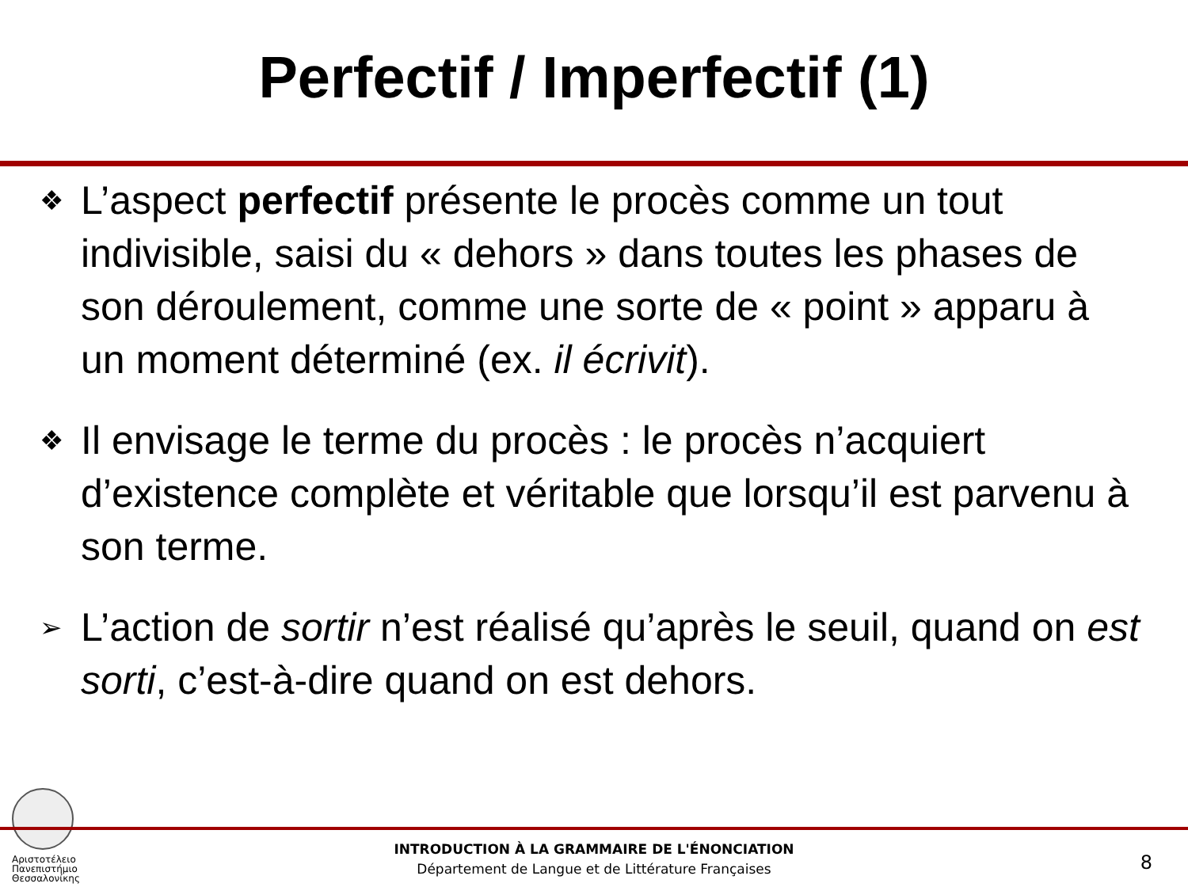Perfectif / Imperfectif (1)
❖
L’aspect perfectif présente le procès comme un tout indivisible, saisi du « dehors » dans toutes les phases de son déroulement, comme une sorte de « point » apparu à un moment déterminé (ex. il écrivit).
❖
Il envisage le terme du procès : le procès n’acquiert d’existence complète et véritable que lorsqu’il est parvenu à son terme.
➢
L’action de sortir n’est réalisé qu’après le seuil, quand on est sorti, c’est-à-dire quand on est dehors.
Αριστοτέλειο Πανεπιστήμιο Θεσσαλονίκης
INTRODUCTION À LA GRAMMAIRE DE L'ÉNONCIATION
Département de Langue et de Littérature Françaises
8